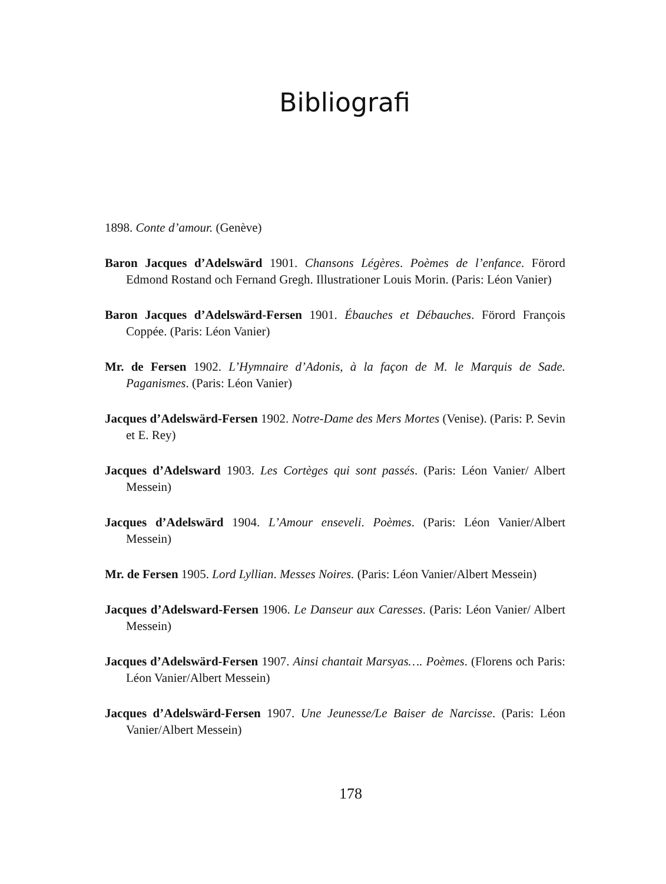Bibliografi
1898. Conte d’amour. (Genève)
Baron Jacques d’Adelswärd 1901. Chansons Légères. Poèmes de l’enfance. Förord Edmond Rostand och Fernand Gregh. Illustrationer Louis Morin. (Paris: Léon Vanier)
Baron Jacques d’Adelswärd-Fersen 1901. Ébauches et Débauches. Förord François Coppée. (Paris: Léon Vanier)
Mr. de Fersen 1902. L’Hymnaire d’Adonis, à la façon de M. le Marquis de Sade. Paganismes. (Paris: Léon Vanier)
Jacques d’Adelswärd-Fersen 1902. Notre-Dame des Mers Mortes (Venise). (Paris: P. Sevin et E. Rey)
Jacques d’Adelsward 1903. Les Cortèges qui sont passés. (Paris: Léon Vanier/ Albert Messein)
Jacques d’Adelswärd 1904. L’Amour enseveli. Poèmes. (Paris: Léon Vanier/Albert Messein)
Mr. de Fersen 1905. Lord Lyllian. Messes Noires. (Paris: Léon Vanier/Albert Messein)
Jacques d’Adelsward-Fersen 1906. Le Danseur aux Caresses. (Paris: Léon Vanier/ Albert Messein)
Jacques d’Adelswärd-Fersen 1907. Ainsi chantait Marsyas…. Poèmes. (Florens och Paris: Léon Vanier/Albert Messein)
Jacques d’Adelswärd-Fersen 1907. Une Jeunesse/Le Baiser de Narcisse. (Paris: Léon Vanier/Albert Messein)
178